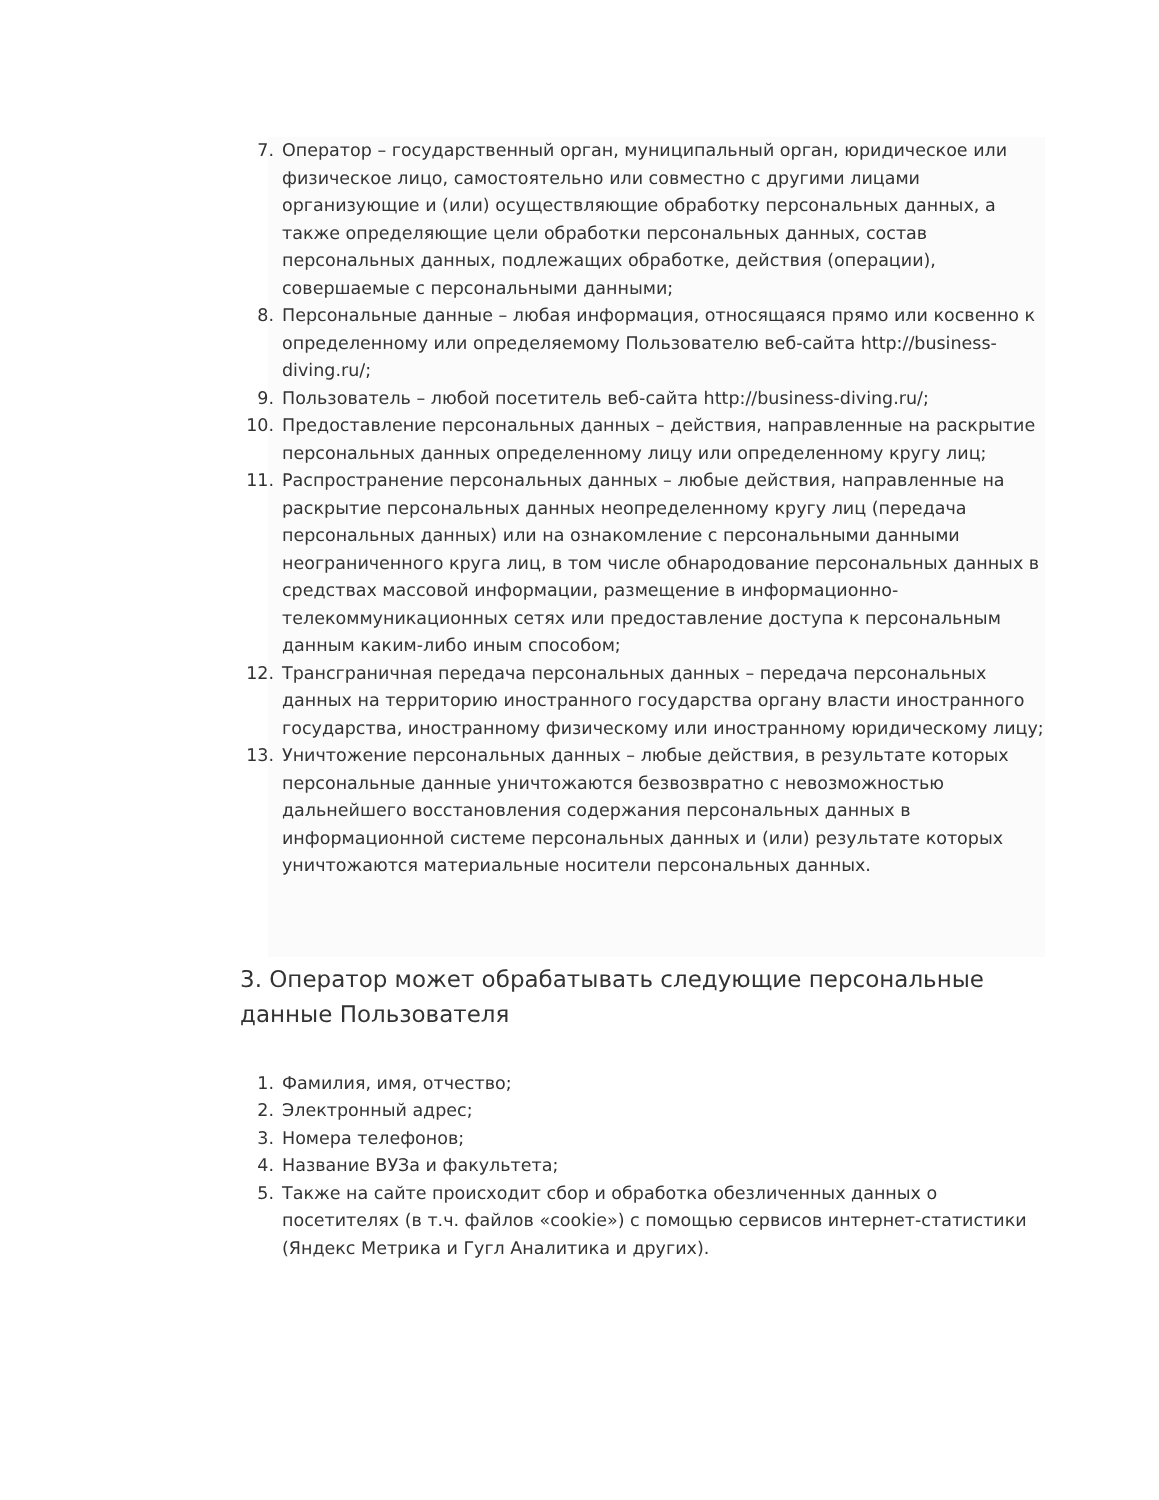7. Оператор – государственный орган, муниципальный орган, юридическое или физическое лицо, самостоятельно или совместно с другими лицами организующие и (или) осуществляющие обработку персональных данных, а также определяющие цели обработки персональных данных, состав персональных данных, подлежащих обработке, действия (операции), совершаемые с персональными данными;
8. Персональные данные – любая информация, относящаяся прямо или косвенно к определенному или определяемому Пользователю веб-сайта http://business-diving.ru/;
9. Пользователь – любой посетитель веб-сайта http://business-diving.ru/;
10. Предоставление персональных данных – действия, направленные на раскрытие персональных данных определенному лицу или определенному кругу лиц;
11. Распространение персональных данных – любые действия, направленные на раскрытие персональных данных неопределенному кругу лиц (передача персональных данных) или на ознакомление с персональными данными неограниченного круга лиц, в том числе обнародование персональных данных в средствах массовой информации, размещение в информационно-телекоммуникационных сетях или предоставление доступа к персональным данным каким-либо иным способом;
12. Трансграничная передача персональных данных – передача персональных данных на территорию иностранного государства органу власти иностранного государства, иностранному физическому или иностранному юридическому лицу;
13. Уничтожение персональных данных – любые действия, в результате которых персональные данные уничтожаются безвозвратно с невозможностью дальнейшего восстановления содержания персональных данных в информационной системе персональных данных и (или) результате которых уничтожаются материальные носители персональных данных.
3. Оператор может обрабатывать следующие персональные данные Пользователя
1. Фамилия, имя, отчество;
2. Электронный адрес;
3. Номера телефонов;
4. Название ВУЗа и факультета;
5. Также на сайте происходит сбор и обработка обезличенных данных о посетителях (в т.ч. файлов «cookie») с помощью сервисов интернет-статистики (Яндекс Метрика и Гугл Аналитика и других).